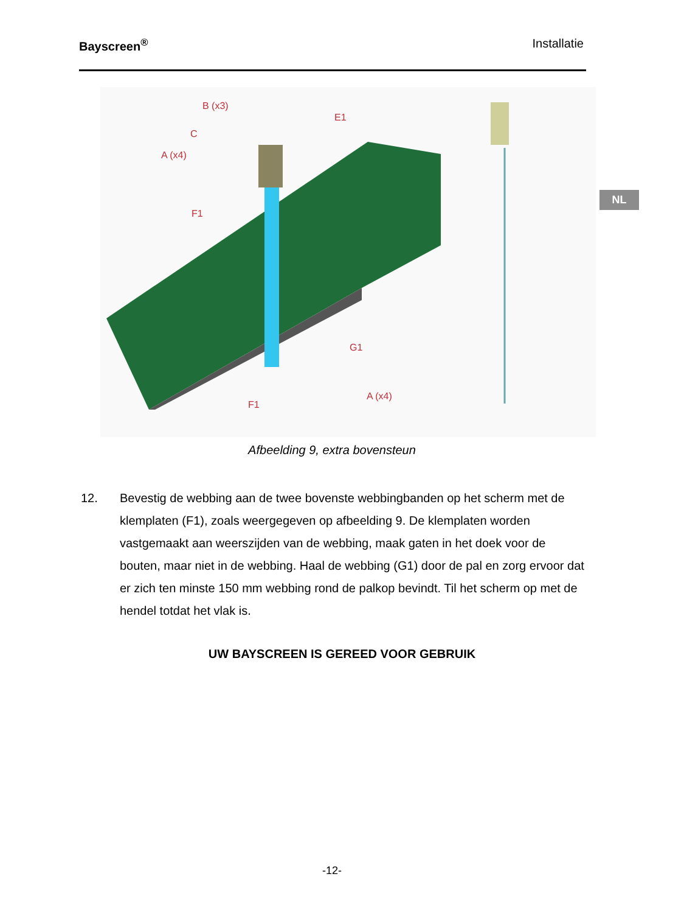Bayscreen<sup>®</sup> Installatie
NL
B (x3)
E1
C
A (x4)
F1
G1
A (x4)
F1
Afbeelding 9, extra bovensteun
12. Bevestig de webbing aan de twee bovenste webbingbanden op het scherm met de klemplaten (F1), zoals weergegeven op afbeelding 9. De klemplaten worden vastgemaakt aan weerszijden van de webbing, maak gaten in het doek voor de bouten, maar niet in de webbing. Haal de webbing (G1) door de pal en zorg ervoor dat er zich ten minste 150 mm webbing rond de palkop bevindt. Til het scherm op met de hendel totdat het vlak is.
UW BAYSCREEN IS GEREED VOOR GEBRUIK
-12-